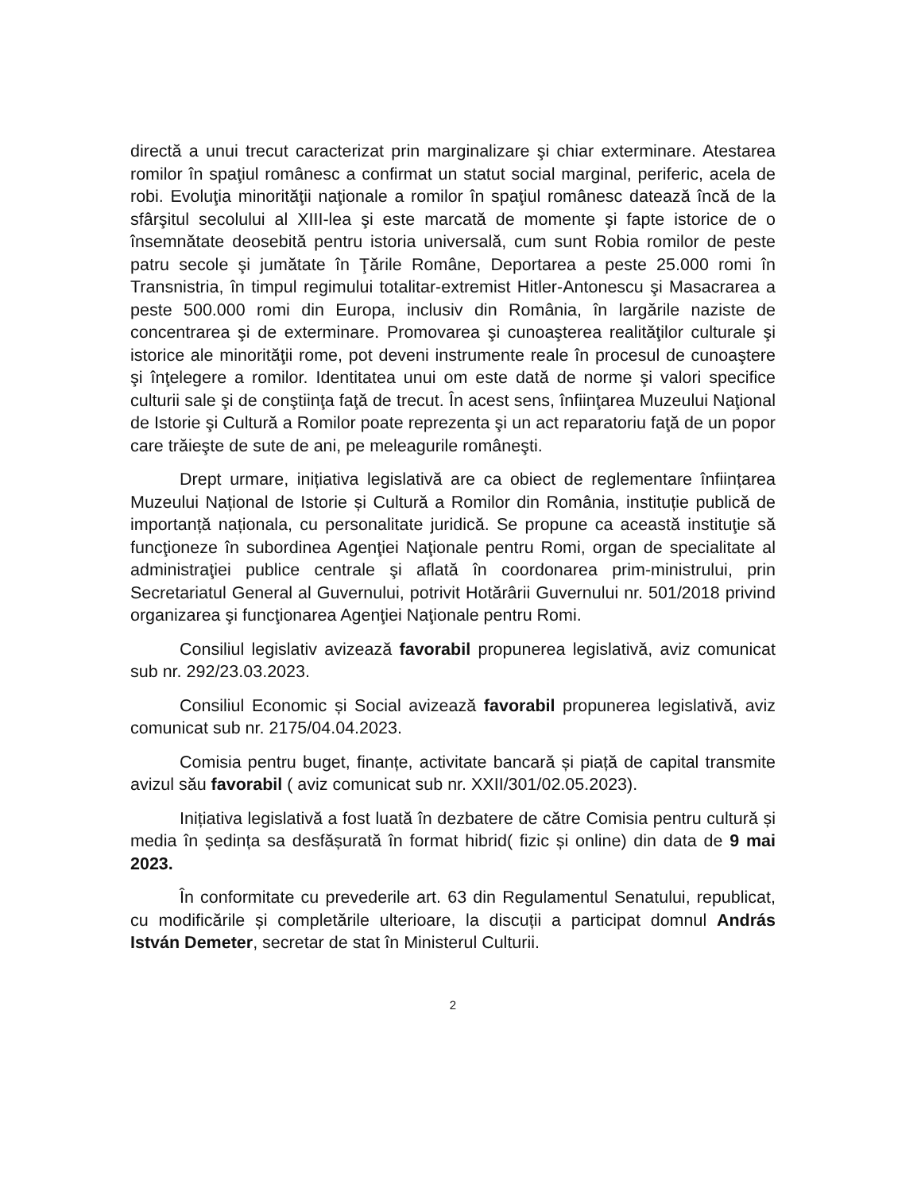directă a unui trecut caracterizat prin marginalizare şi chiar exterminare. Atestarea romilor în spaţiul românesc a confirmat un statut social marginal, periferic, acela de robi. Evoluţia minorităţii naţionale a romilor în spaţiul românesc datează încă de la sfârşitul secolului al XIII-lea şi este marcată de momente şi fapte istorice de o însemnătate deosebită pentru istoria universală, cum sunt Robia romilor de peste patru secole şi jumătate în Ţările Române, Deportarea a peste 25.000 romi în Transnistria, în timpul regimului totalitar-extremist Hitler-Antonescu şi Masacrarea a peste 500.000 romi din Europa, inclusiv din România, în largările naziste de concentrarea şi de exterminare. Promovarea şi cunoaşterea realităţilor culturale şi istorice ale minorităţii rome, pot deveni instrumente reale în procesul de cunoaştere şi înţelegere a romilor. Identitatea unui om este dată de norme şi valori specifice culturii sale şi de conştiinţa faţă de trecut. În acest sens, înfiinţarea Muzeului Naţional de Istorie şi Cultură a Romilor poate reprezenta şi un act reparatoriu faţă de un popor care trăieşte de sute de ani, pe meleagurile româneşti.
Drept urmare, inițiativa legislativă are ca obiect de reglementare înființarea Muzeului Național de Istorie și Cultură a Romilor din România, instituție publică de importanță naționala, cu personalitate juridică. Se propune ca această instituţie să funcţioneze în subordinea Agenţiei Naţionale pentru Romi, organ de specialitate al administraţiei publice centrale şi aflată în coordonarea prim-ministrului, prin Secretariatul General al Guvernului, potrivit Hotărârii Guvernului nr. 501/2018 privind organizarea şi funcţionarea Agenţiei Naţionale pentru Romi.
Consiliul legislativ avizează favorabil propunerea legislativă, aviz comunicat sub nr. 292/23.03.2023.
Consiliul Economic și Social avizează favorabil propunerea legislativă, aviz comunicat sub nr. 2175/04.04.2023.
Comisia pentru buget, finanțe, activitate bancară și piață de capital transmite avizul său favorabil ( aviz comunicat sub nr. XXII/301/02.05.2023).
Inițiativa legislativă a fost luată în dezbatere de către Comisia pentru cultură și media în ședința sa desfășurată în format hibrid( fizic și online) din data de 9 mai 2023.
În conformitate cu prevederile art. 63 din Regulamentul Senatului, republicat, cu modificările și completările ulterioare, la discuții a participat domnul András István Demeter, secretar de stat în Ministerul Culturii.
2